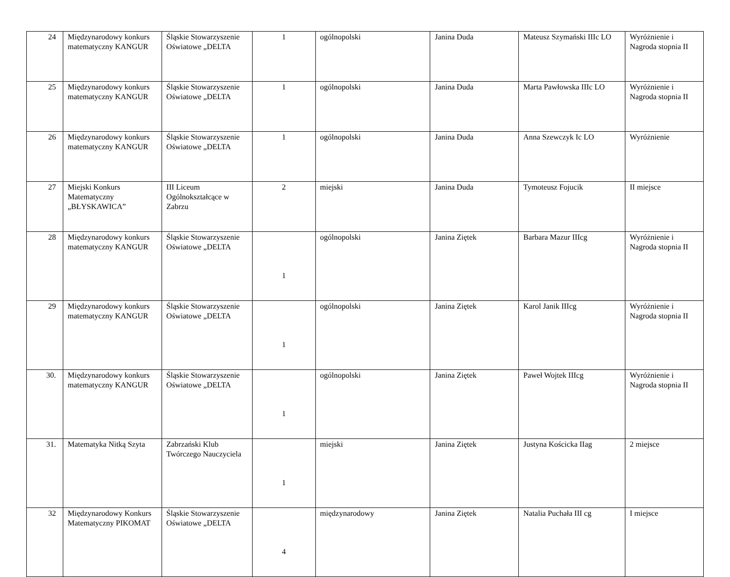| 24 | Międzynarodowy konkurs matematyczny KANGUR | Śląskie Stowarzyszenie Oświatowe „DELTA | 1 | ogólnopolski | Janina Duda | Mateusz Szymański IIIc LO | Wyróżnienie i Nagroda stopnia II |
| 25 | Międzynarodowy konkurs matematyczny KANGUR | Śląskie Stowarzyszenie Oświatowe „DELTA | 1 | ogólnopolski | Janina Duda | Marta Pawłowska IIIc LO | Wyróżnienie i Nagroda stopnia II |
| 26 | Międzynarodowy konkurs matematyczny KANGUR | Śląskie Stowarzyszenie Oświatowe „DELTA | 1 | ogólnopolski | Janina Duda | Anna Szewczyk Ic LO | Wyróżnienie |
| 27 | Miejski Konkurs Matematyczny „BŁYSKAWICA” | III Liceum Ogólnokształcące w Zabrzu | 2 | miejski | Janina Duda | Tymoteusz Fojucik | II miejsce |
| 28 | Międzynarodowy konkurs matematyczny KANGUR | Śląskie Stowarzyszenie Oświatowe „DELTA | 1 | ogólnopolski | Janina Ziętek | Barbara Mazur IIIcg | Wyróżnienie i Nagroda stopnia II |
| 29 | Międzynarodowy konkurs matematyczny KANGUR | Śląskie Stowarzyszenie Oświatowe „DELTA | 1 | ogólnopolski | Janina Ziętek | Karol Janik IIIcg | Wyróżnienie i Nagroda stopnia II |
| 30. | Międzynarodowy konkurs matematyczny KANGUR | Śląskie Stowarzyszenie Oświatowe „DELTA | 1 | ogólnopolski | Janina Ziętek | Paweł Wojtek IIIcg | Wyróżnienie i Nagroda stopnia II |
| 31. | Matematyka Nitką Szyta | Zabrzański Klub Twórczego Nauczyciela | 1 | miejski | Janina Ziętek | Justyna Kościcka IIag | 2 miejsce |
| 32 | Międzynarodowy Konkurs Matematyczny PIKOMAT | Śląskie Stowarzyszenie Oświatowe „DELTA | 4 | międzynarodowy | Janina Ziętek | Natalia Puchała III cg | I miejsce |